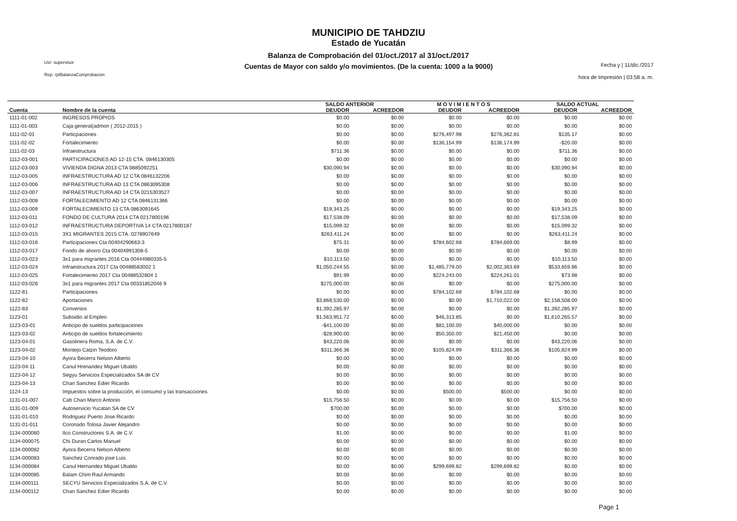Usr: supervisor
Rep: rptBalanzaComprobacion
MUNICIPIO DE TAHDZIU
Estado de Yucatán
Balanza de Comprobación del 01/oct./2017 al 31/oct./2017
Cuentas de Mayor con saldo y/o movimientos. (De la cuenta: 1000 a la 9000)
Fecha y | 11/dic./2017
hora de Impresión | 03:58 a. m.
| | | SALDO ANTERIOR | | M O V I M I E N T O S | | SALDO ACTUAL | |
| --- | --- | --- | --- | --- | --- | --- | --- |
| Cuenta | Nombre de la cuenta | DEUDOR | ACREEDOR | DEUDOR | ACREEDOR | DEUDOR | ACREEDOR |
| 1111-01-002 | INGRESOS PROPIOS | $0.00 | $0.00 | $0.00 | $0.00 | $0.00 | $0.00 |
| 1111-01-003 | Caja general(admon ( 2012-2015 ) | $0.00 | $0.00 | $0.00 | $0.00 | $0.00 | $0.00 |
| 1111-02-01 | Particpaciones | $0.00 | $0.00 | $276,497.98 | $276,362.81 | $135.17 | $0.00 |
| 1111-02-02 | Fortalecimiento | $0.00 | $0.00 | $136,154.99 | $136,174.99 | -$20.00 | $0.00 |
| 1111-02-03 | Infraestructura | $711.36 | $0.00 | $0.00 | $0.00 | $711.36 | $0.00 |
| 1112-03-001 | PARTICIPACIONES AD 12-15 CTA. 0846130305 | $0.00 | $0.00 | $0.00 | $0.00 | $0.00 | $0.00 |
| 1112-03-003 | VIVIENDA DIGNA 2013 CTA 0885092251 | $30,090.94 | $0.00 | $0.00 | $0.00 | $30,090.94 | $0.00 |
| 1112-03-005 | INFRAESTRUCTURA AD 12 CTA 0846132206 | $0.00 | $0.00 | $0.00 | $0.00 | $0.00 | $0.00 |
| 1112-03-006 | INFRAESTRUCTURA AD 13 CTA 0863095308 | $0.00 | $0.00 | $0.00 | $0.00 | $0.00 | $0.00 |
| 1112-03-007 | INFRAESTRUCTURA AD 14 CTA 0215303527 | $0.00 | $0.00 | $0.00 | $0.00 | $0.00 | $0.00 |
| 1112-03-008 | FORTALECIMIENTO AD 12 CTA 0846131366 | $0.00 | $0.00 | $0.00 | $0.00 | $0.00 | $0.00 |
| 1112-03-009 | FORTALECIMIENTO 13 CTA 0863091645 | $19,343.25 | $0.00 | $0.00 | $0.00 | $19,343.25 | $0.00 |
| 1112-03-011 | FONDO DE CULTURA 2014 CTA 0217800196 | $17,538.09 | $0.00 | $0.00 | $0.00 | $17,538.09 | $0.00 |
| 1112-03-012 | INFRAESTRUCTURA DEPORTIVA 14 CTA 0217800187 | $15,099.32 | $0.00 | $0.00 | $0.00 | $15,099.32 | $0.00 |
| 1112-03-015 | 3X1 MIGRANTES 2015 CTA. 0278907649 | $263,411.24 | $0.00 | $0.00 | $0.00 | $263,411.24 | $0.00 |
| 1112-03-016 | Participaciones Cta 00404290663-3 | $75.31 | $0.00 | $784,602.68 | $784,669.00 | $8.99 | $0.00 |
| 1112-03-017 | Fondo de ahorro Cta 00404991308-5 | $0.00 | $0.00 | $0.00 | $0.00 | $0.00 | $0.00 |
| 1112-03-023 | 3x1 para migrantes 2016 Cta 00444980335-5 | $10,113.50 | $0.00 | $0.00 | $0.00 | $10,113.50 | $0.00 |
| 1112-03-024 | Infraestructura 2017 Cta 00488583002 1 | $1,050,244.55 | $0.00 | $1,485,779.00 | $2,002,363.69 | $533,659.86 | $0.00 |
| 1112-03-025 | Fortalecimiento 2017 Cta 00488532804 1 | $91.99 | $0.00 | $224,243.00 | $224,261.01 | $73.98 | $0.00 |
| 1112-03-026 | 3x1 para migrantes 2017 Cta 00331852046 9 | $275,000.00 | $0.00 | $0.00 | $0.00 | $275,000.00 | $0.00 |
| 1122-81 | Participaciones | $0.00 | $0.00 | $784,102.68 | $784,102.68 | $0.00 | $0.00 |
| 1122-82 | Aportaciones | $3,868,530.00 | $0.00 | $0.00 | $1,710,022.00 | $2,158,508.00 | $0.00 |
| 1122-83 | Convenios | $1,392,285.97 | $0.00 | $0.00 | $0.00 | $1,392,285.97 | $0.00 |
| 1123-01 | Subsidio al Empleo | $1,563,951.72 | $0.00 | $46,313.85 | $0.00 | $1,610,265.57 | $0.00 |
| 1123-03-01 | Anticipo de sueldos participaciones | -$41,100.00 | $0.00 | $81,100.00 | $40,000.00 | $0.00 | $0.00 |
| 1123-03-02 | Anticipo de sueldos fortalecimiento | -$28,900.00 | $0.00 | $50,350.00 | $21,450.00 | $0.00 | $0.00 |
| 1123-04-01 | Gasolinera Roma, S.A. de C.V. | $43,220.06 | $0.00 | $0.00 | $0.00 | $43,220.06 | $0.00 |
| 1123-04-02 | Montejo Catzin Teodoro | $311,366.36 | $0.00 | $105,824.99 | $311,366.36 | $105,824.99 | $0.00 |
| 1123-04-10 | Ayora Becerra Nelson Alberto | $0.00 | $0.00 | $0.00 | $0.00 | $0.00 | $0.00 |
| 1123-04-11 | Canul Hrenandez Miguel Ubaldo | $0.00 | $0.00 | $0.00 | $0.00 | $0.00 | $0.00 |
| 1123-04-12 | Segyu Servicios Especializados SA de CV | $0.00 | $0.00 | $0.00 | $0.00 | $0.00 | $0.00 |
| 1123-04-13 | Chan Sanchez Edier Ricardo | $0.00 | $0.00 | $0.00 | $0.00 | $0.00 | $0.00 |
| 1124-13 | Impuestos sobre la producción, el consumo y las transacciones | $0.00 | $0.00 | $500.00 | $500.00 | $0.00 | $0.00 |
| 1131-01-007 | Cab Chan Marco Antonio | $15,756.50 | $0.00 | $0.00 | $0.00 | $15,756.50 | $0.00 |
| 1131-01-009 | Autoservicio Yucatan SA de CV | $700.00 | $0.00 | $0.00 | $0.00 | $700.00 | $0.00 |
| 1131-01-010 | Rodriguez Puerto Jose Ricardo | $0.00 | $0.00 | $0.00 | $0.00 | $0.00 | $0.00 |
| 1131-01-011 | Coronado Tolosa Javier Alejandro | $0.00 | $0.00 | $0.00 | $0.00 | $0.00 | $0.00 |
| 1134-000060 | Ilco Constructores S.A. de C.V. | $1.00 | $0.00 | $0.00 | $0.00 | $1.00 | $0.00 |
| 1134-000075 | Chi Duran Carlos Manuel | $0.00 | $0.00 | $0.00 | $0.00 | $0.00 | $0.00 |
| 1134-000082 | Ayora Becerra Nelson Alberto | $0.00 | $0.00 | $0.00 | $0.00 | $0.00 | $0.00 |
| 1134-000083 | Sanchez Conrado jose Luis | $0.00 | $0.00 | $0.00 | $0.00 | $0.00 | $0.00 |
| 1134-000084 | Canul Hernandez Miguel Ubaldo | $0.00 | $0.00 | $299,699.82 | $299,699.82 | $0.00 | $0.00 |
| 1134-000085 | Balam Chim Raul Armando | $0.00 | $0.00 | $0.00 | $0.00 | $0.00 | $0.00 |
| 1134-000111 | SECYU Servicios Especializados S.A. de C.V. | $0.00 | $0.00 | $0.00 | $0.00 | $0.00 | $0.00 |
| 1134-000112 | Chan Sanchez Edier Ricardo | $0.00 | $0.00 | $0.00 | $0.00 | $0.00 | $0.00 |
Page 1